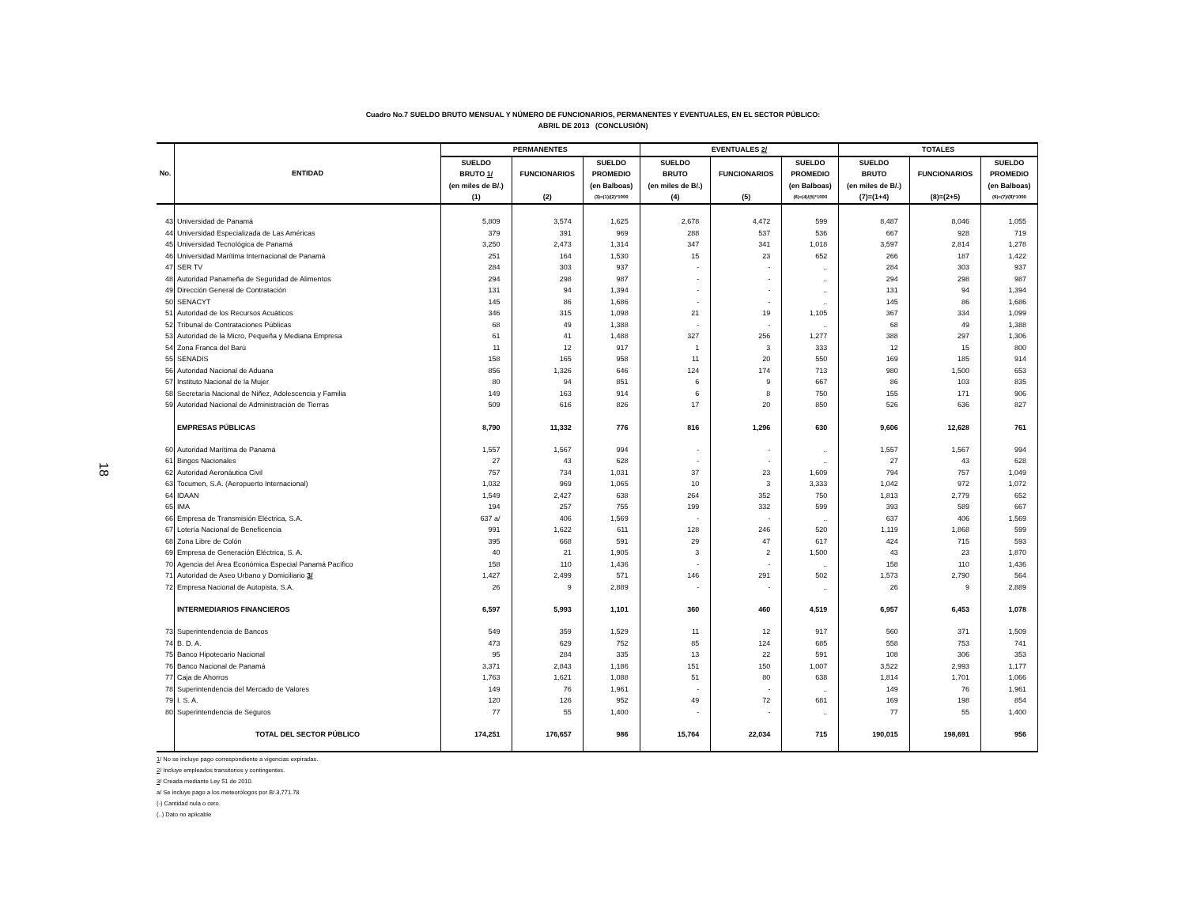18
Cuadro No.7 SUELDO BRUTO MENSUAL Y NÚMERO DE FUNCIONARIOS, PERMANENTES Y EVENTUALES, EN EL SECTOR PÚBLICO:
ABRIL DE 2013 (CONCLUSIÓN)
| No. | ENTIDAD | PERMANENTES | | | EVENTUALES 2/ | | | TOTALES | | |
| --- | --- | --- | --- | --- | --- | --- | --- | --- | --- | --- |
| | | SUELDO | | SUELDO | SUELDO | | SUELDO | SUELDO | | SUELDO |
| | | BRUTO 1/ | FUNCIONARIOS | PROMEDIO | BRUTO | FUNCIONARIOS | PROMEDIO | BRUTO | FUNCIONARIOS | PROMEDIO |
| | | (en miles de B/.) | | (en Balboas) | (en miles de B/.) | | (en Balboas) | (en miles de B/.) | | (en Balboas) |
| | | (1) | (2) | (3)=(1)/(2)*1000 | (4) | (5) | (6)=(4)/(5)*1000 | (7)=(1+4) | (8)=(2+5) | (9)=(7)/(8)*1000 |
| 43 | Universidad de Panamá | 5,809 | 3,574 | 1,625 | 2,678 | 4,472 | 599 | 8,487 | 8,046 | 1,055 |
| 44 | Universidad Especializada de Las Américas | 379 | 391 | 969 | 288 | 537 | 536 | 667 | 928 | 719 |
| 45 | Universidad Tecnológica de Panamá | 3,250 | 2,473 | 1,314 | 347 | 341 | 1,018 | 3,597 | 2,814 | 1,278 |
| 46 | Universidad Marítima Internacional de Panamá | 251 | 164 | 1,530 | 15 | 23 | 652 | 266 | 187 | 1,422 |
| 47 | SER TV | 284 | 303 | 937 | - | - | .. | 284 | 303 | 937 |
| 48 | Autoridad Panameña de Seguridad de Alimentos | 294 | 298 | 987 | - | - | .. | 294 | 298 | 987 |
| 49 | Dirección General de Contratación | 131 | 94 | 1,394 | - | - | .. | 131 | 94 | 1,394 |
| 50 | SENACYT | 145 | 86 | 1,686 | - | - | .. | 145 | 86 | 1,686 |
| 51 | Autoridad de los Recursos Acuáticos | 346 | 315 | 1,098 | 21 | 19 | 1,105 | 367 | 334 | 1,099 |
| 52 | Tribunal de Contrataciones Públicas | 68 | 49 | 1,388 | - | - | .. | 68 | 49 | 1,388 |
| 53 | Autoridad de la Micro, Pequeña y Mediana Empresa | 61 | 41 | 1,488 | 327 | 256 | 1,277 | 388 | 297 | 1,306 |
| 54 | Zona Franca del Barú | 11 | 12 | 917 | 1 | 3 | 333 | 12 | 15 | 800 |
| 55 | SENADIS | 158 | 165 | 958 | 11 | 20 | 550 | 169 | 185 | 914 |
| 56 | Autoridad Nacional de Aduana | 856 | 1,326 | 646 | 124 | 174 | 713 | 980 | 1,500 | 653 |
| 57 | Instituto Nacional de la Mujer | 80 | 94 | 851 | 6 | 9 | 667 | 86 | 103 | 835 |
| 58 | Secretaría Nacional de Niñez, Adolescencia y Familia | 149 | 163 | 914 | 6 | 8 | 750 | 155 | 171 | 906 |
| 59 | Autoridad Nacional de Administración de Tierras | 509 | 616 | 826 | 17 | 20 | 850 | 526 | 636 | 827 |
| | EMPRESAS PÚBLICAS | 8,790 | 11,332 | 776 | 816 | 1,296 | 630 | 9,606 | 12,628 | 761 |
| 60 | Autoridad Marítima de Panamá | 1,557 | 1,567 | 994 | - | - | .. | 1,557 | 1,567 | 994 |
| 61 | Bingos Nacionales | 27 | 43 | 628 | - | - | .. | 27 | 43 | 628 |
| 62 | Autoridad Aeronáutica Civil | 757 | 734 | 1,031 | 37 | 23 | 1,609 | 794 | 757 | 1,049 |
| 63 | Tocumen, S.A. (Aeropuerto Internacional) | 1,032 | 969 | 1,065 | 10 | 3 | 3,333 | 1,042 | 972 | 1,072 |
| 64 | IDAAN | 1,549 | 2,427 | 638 | 264 | 352 | 750 | 1,813 | 2,779 | 652 |
| 65 | IMA | 194 | 257 | 755 | 199 | 332 | 599 | 393 | 589 | 667 |
| 66 | Empresa de Transmisión Eléctrica, S.A. | 637 a/ | 406 | 1,569 | - | - | .. | 637 | 406 | 1,569 |
| 67 | Lotería Nacional de Beneficencia | 991 | 1,622 | 611 | 128 | 246 | 520 | 1,119 | 1,868 | 599 |
| 68 | Zona Libre de Colón | 395 | 668 | 591 | 29 | 47 | 617 | 424 | 715 | 593 |
| 69 | Empresa de Generación Eléctrica, S. A. | 40 | 21 | 1,905 | 3 | 2 | 1,500 | 43 | 23 | 1,870 |
| 70 | Agencia del Área Económica Especial Panamá Pacífico | 158 | 110 | 1,436 | - | - | .. | 158 | 110 | 1,436 |
| 71 | Autoridad de Aseo Urbano y Domiciliario 3/ | 1,427 | 2,499 | 571 | 146 | 291 | 502 | 1,573 | 2,790 | 564 |
| 72 | Empresa Nacional de Autopista, S.A. | 26 | 9 | 2,889 | - | - | .. | 26 | 9 | 2,889 |
| | INTERMEDIARIOS FINANCIEROS | 6,597 | 5,993 | 1,101 | 360 | 460 | 4,519 | 6,957 | 6,453 | 1,078 |
| 73 | Superintendencia de Bancos | 549 | 359 | 1,529 | 11 | 12 | 917 | 560 | 371 | 1,509 |
| 74 | B. D. A. | 473 | 629 | 752 | 85 | 124 | 685 | 558 | 753 | 741 |
| 75 | Banco Hipotecario Nacional | 95 | 284 | 335 | 13 | 22 | 591 | 108 | 306 | 353 |
| 76 | Banco Nacional de Panamá | 3,371 | 2,843 | 1,186 | 151 | 150 | 1,007 | 3,522 | 2,993 | 1,177 |
| 77 | Caja de Ahorros | 1,763 | 1,621 | 1,088 | 51 | 80 | 638 | 1,814 | 1,701 | 1,066 |
| 78 | Superintendencia del Mercado de Valores | 149 | 76 | 1,961 | - | - | .. | 149 | 76 | 1,961 |
| 79 | I. S. A. | 120 | 126 | 952 | 49 | 72 | 681 | 169 | 198 | 854 |
| 80 | Superintendencia de Seguros | 77 | 55 | 1,400 | - | - | .. | 77 | 55 | 1,400 |
| | TOTAL DEL SECTOR PÚBLICO | 174,251 | 176,657 | 986 | 15,764 | 22,034 | 715 | 190,015 | 198,691 | 956 |
1/ No se incluye pago correspondiente a vigencias expiradas.
2/ Incluye empleados transitorios y contingentes.
3/ Creada mediante Ley 51 de 2010.
a/ Se incluye pago a los meteorólogos por B/.3,771.78
(-) Cantidad nula o cero.
(..) Dato no aplicable